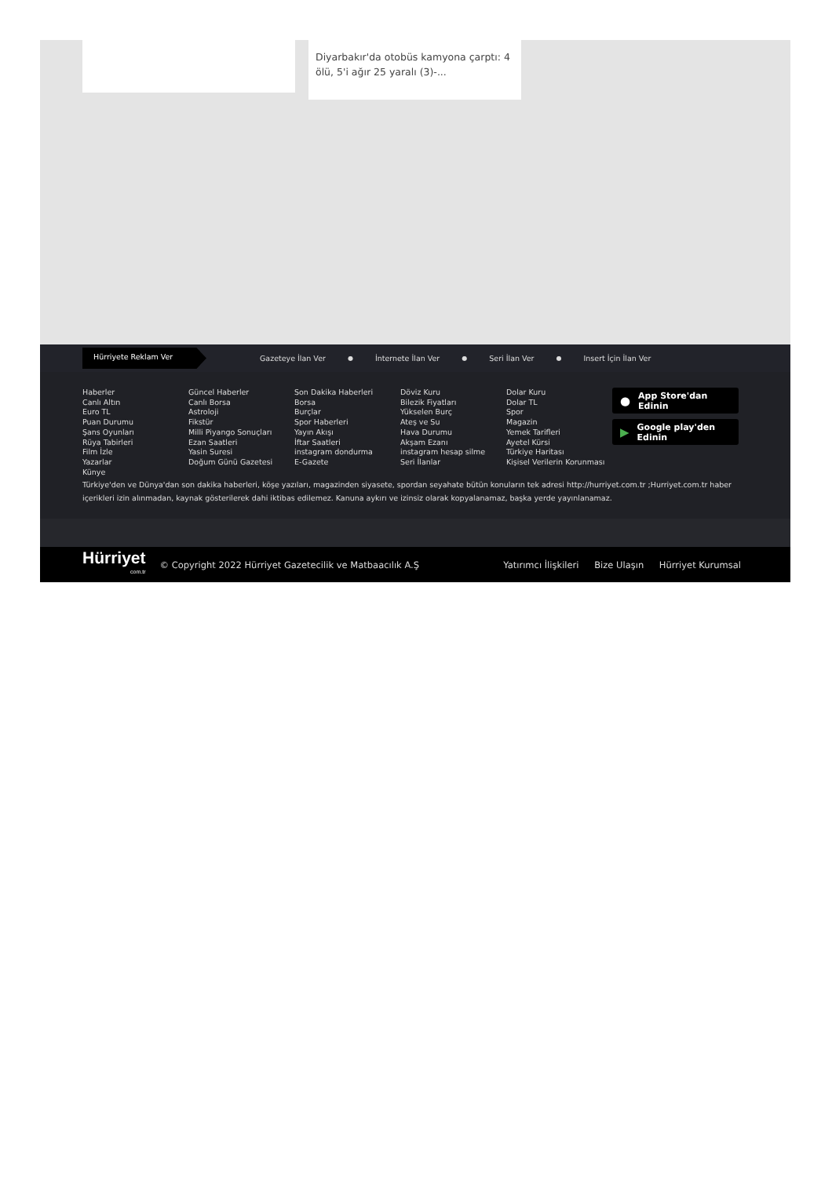Diyarbakır'da otobüs kamyona çarptı: 4 ölü, 5'i ağır 25 yaralı (3)-...
Hürriyete Reklam Ver
Gazeteye İlan Ver ● İnternete İlan Ver ● Seri İlan Ver ● Insert İçin İlan Ver
Haberler
Canlı Altın
Euro TL
Puan Durumu
Şans Oyunları
Rüya Tabirleri
Film İzle
Yazarlar
Künye
Güncel Haberler
Canlı Borsa
Astroloji
Fikstür
Milli Piyango Sonuçları
Ezan Saatleri
Yasin Suresi
Doğum Günü Gazetesi
Son Dakika Haberleri
Borsa
Burçlar
Spor Haberleri
Yayın Akışı
İftar Saatleri
instagram dondurma
E-Gazete
Döviz Kuru
Bilezik Fiyatları
Yükselen Burç
Ateş ve Su
Hava Durumu
Akşam Ezanı
instagram hesap silme
Seri İlanlar
Dolar Kuru
Dolar TL
Spor
Magazin
Yemek Tarifleri
Ayetel Kürsi
Türkiye Haritası
Kişisel Verilerin Korunması
● App Store'dan Edinin
▶ Google play'den Edinin
Türkiye'den ve Dünya'dan son dakika haberleri, köşe yazıları, magazinden siyasete, spordan seyahate bütün konuların tek adresi http://hurriyet.com.tr ;Hurriyet.com.tr haber içerikleri izin alınmadan, kaynak gösterilerek dahi iktibas edilemez. Kanuna aykırı ve izinsiz olarak kopyalanamaz, başka yerde yayınlanamaz.
Hürriyet
com.tr
© Copyright 2022 Hürriyet Gazetecilik ve Matbaacılık A.Ş
Yatırımcı İlişkileri Bize Ulaşın Hürriyet Kurumsal